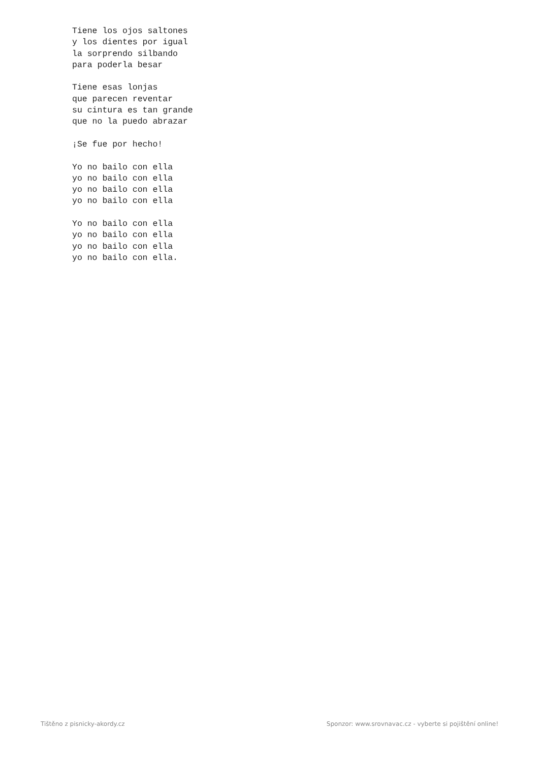Tiene los ojos saltones
y los dientes por igual
la sorprendo silbando
para poderla besar

Tiene esas lonjas
que parecen reventar
su cintura es tan grande
que no la puedo abrazar

¡Se fue por hecho!

Yo no bailo con ella
yo no bailo con ella
yo no bailo con ella
yo no bailo con ella

Yo no bailo con ella
yo no bailo con ella
yo no bailo con ella
yo no bailo con ella.
Tištěno z pisnicky-akordy.cz Sponzor: www.srovnavac.cz - vyberte si pojištění online!